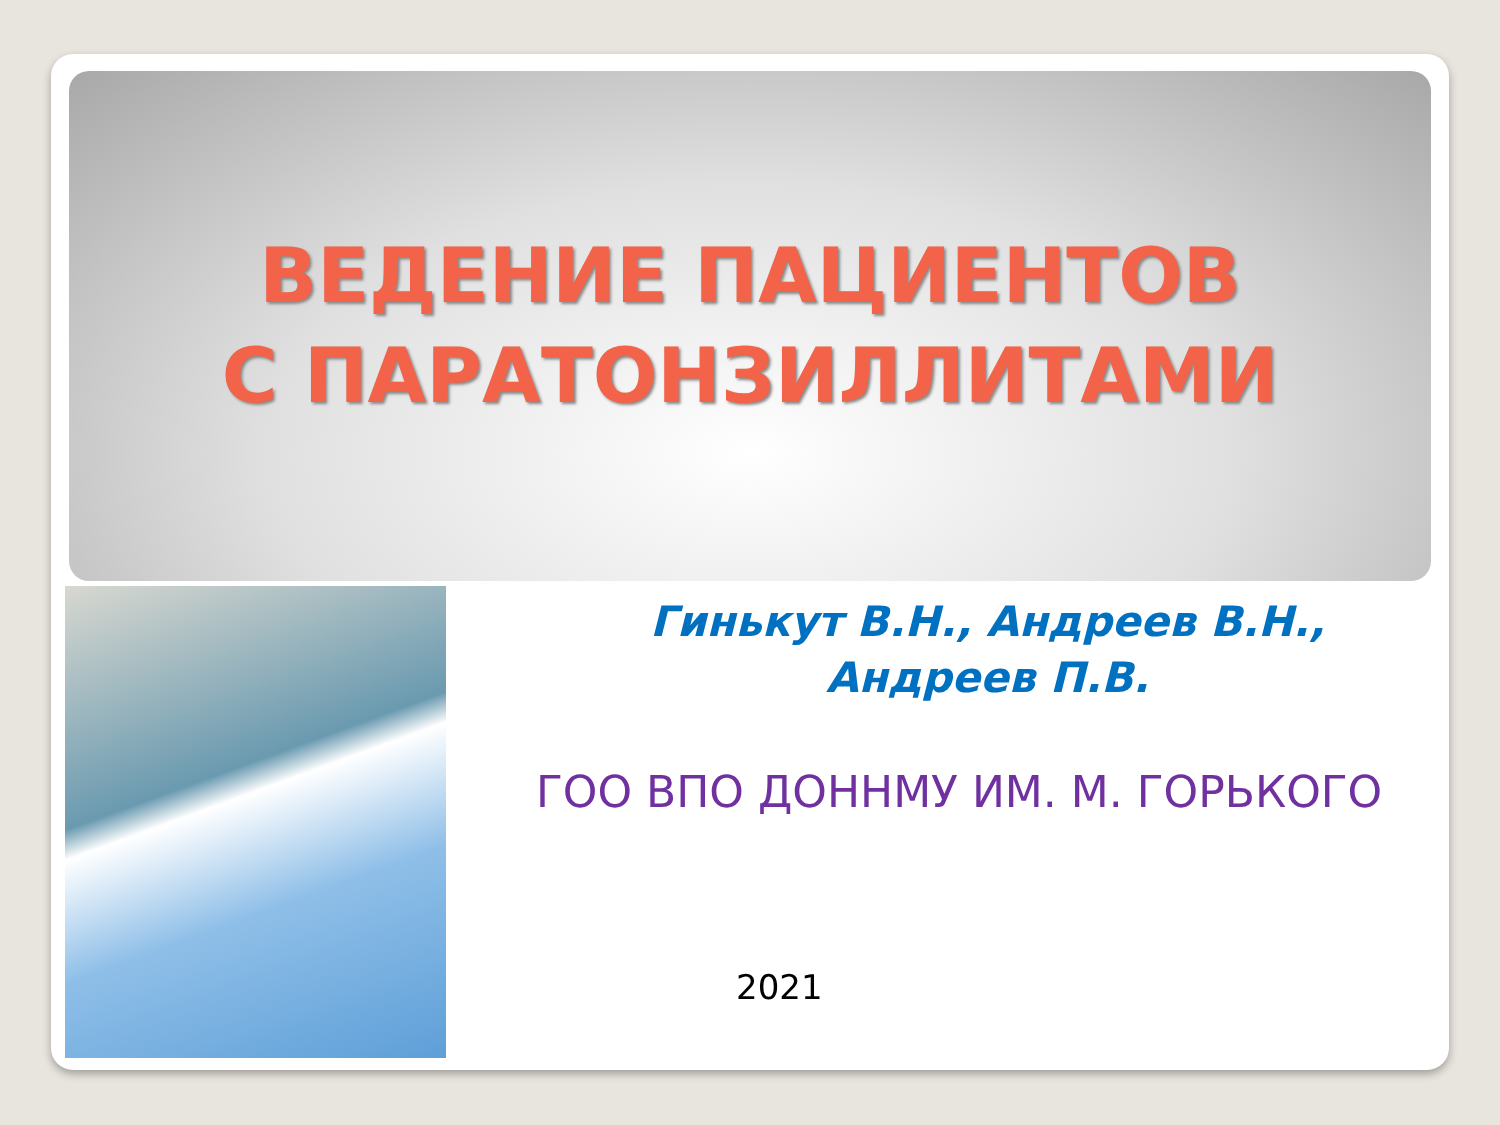ВЕДЕНИЕ ПАЦИЕНТОВ
С ПАРАТОНЗИЛЛИТАМИ
Гинькут В.Н., Андреев В.Н.,
Андреев П.В.
ГОО ВПО ДОННМУ ИМ. М. ГОРЬКОГО
2021